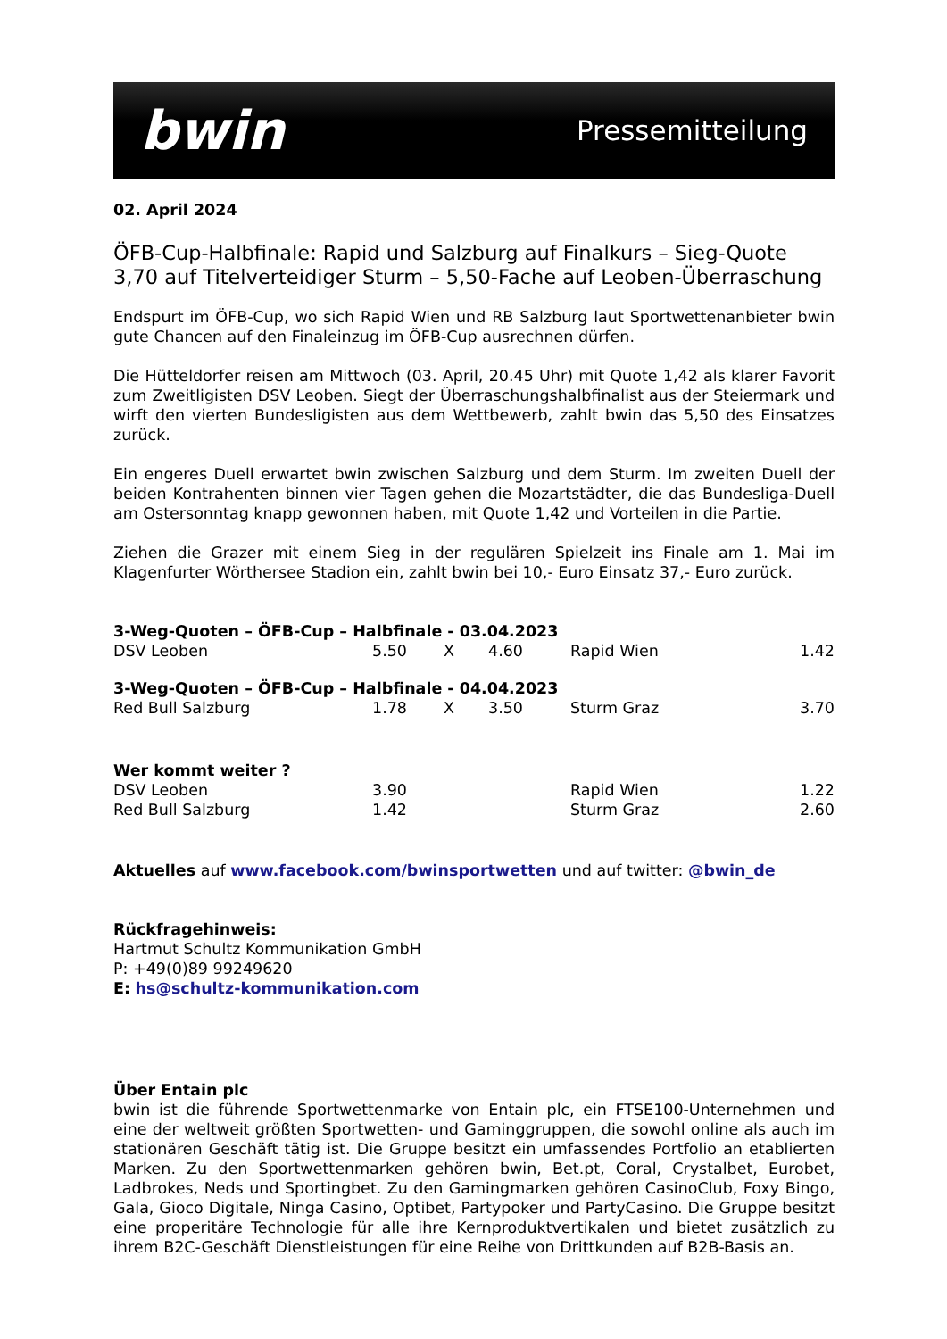bwin Pressemitteilung
02. April 2024
ÖFB-Cup-Halbfinale: Rapid und Salzburg auf Finalkurs – Sieg-Quote 3,70 auf Titelverteidiger Sturm – 5,50-Fache auf Leoben-Überraschung
Endspurt im ÖFB-Cup, wo sich Rapid Wien und RB Salzburg laut Sportwettenanbieter bwin gute Chancen auf den Finaleinzug im ÖFB-Cup ausrechnen dürfen.
Die Hütteldorfer reisen am Mittwoch (03. April, 20.45 Uhr) mit Quote 1,42 als klarer Favorit zum Zweitligisten DSV Leoben. Siegt der Überraschungshalbfinalist aus der Steiermark und wirft den vierten Bundesligisten aus dem Wettbewerb, zahlt bwin das 5,50 des Einsatzes zurück.
Ein engeres Duell erwartet bwin zwischen Salzburg und dem Sturm. Im zweiten Duell der beiden Kontrahenten binnen vier Tagen gehen die Mozartstädter, die das Bundesliga-Duell am Ostersonntag knapp gewonnen haben, mit Quote 1,42 und Vorteilen in die Partie.
Ziehen die Grazer mit einem Sieg in der regulären Spielzeit ins Finale am 1. Mai im Klagenfurter Wörthersee Stadion ein, zahlt bwin bei 10,- Euro Einsatz 37,- Euro zurück.
| 3-Weg-Quoten – ÖFB-Cup – Halbfinale - 03.04.2023 | | | | | |
| DSV Leoben | 5.50 | X | 4.60 | Rapid Wien | 1.42 |
| 3-Weg-Quoten – ÖFB-Cup – Halbfinale - 04.04.2023 | | | | | |
| Red Bull Salzburg | 1.78 | X | 3.50 | Sturm Graz | 3.70 |
| Wer kommt weiter ? | | | | | |
| DSV Leoben | 3.90 | | | Rapid Wien | 1.22 |
| Red Bull Salzburg | 1.42 | | | Sturm Graz | 2.60 |
Aktuelles auf www.facebook.com/bwinsportwetten und auf twitter: @bwin_de
Rückfragehinweis:
Hartmut Schultz Kommunikation GmbH
P: +49(0)89 99249620
E: hs@schultz-kommunikation.com
Über Entain plc
bwin ist die führende Sportwettenmarke von Entain plc, ein FTSE100-Unternehmen und eine der weltweit größten Sportwetten- und Gaminggruppen, die sowohl online als auch im stationären Geschäft tätig ist. Die Gruppe besitzt ein umfassendes Portfolio an etablierten Marken. Zu den Sportwettenmarken gehören bwin, Bet.pt, Coral, Crystalbet, Eurobet, Ladbrokes, Neds und Sportingbet. Zu den Gamingmarken gehören CasinoClub, Foxy Bingo, Gala, Gioco Digitale, Ninga Casino, Optibet, Partypoker und PartyCasino. Die Gruppe besitzt eine properitäre Technologie für alle ihre Kernproduktvertikalen und bietet zusätzlich zu ihrem B2C-Geschäft Dienstleistungen für eine Reihe von Drittkunden auf B2B-Basis an.